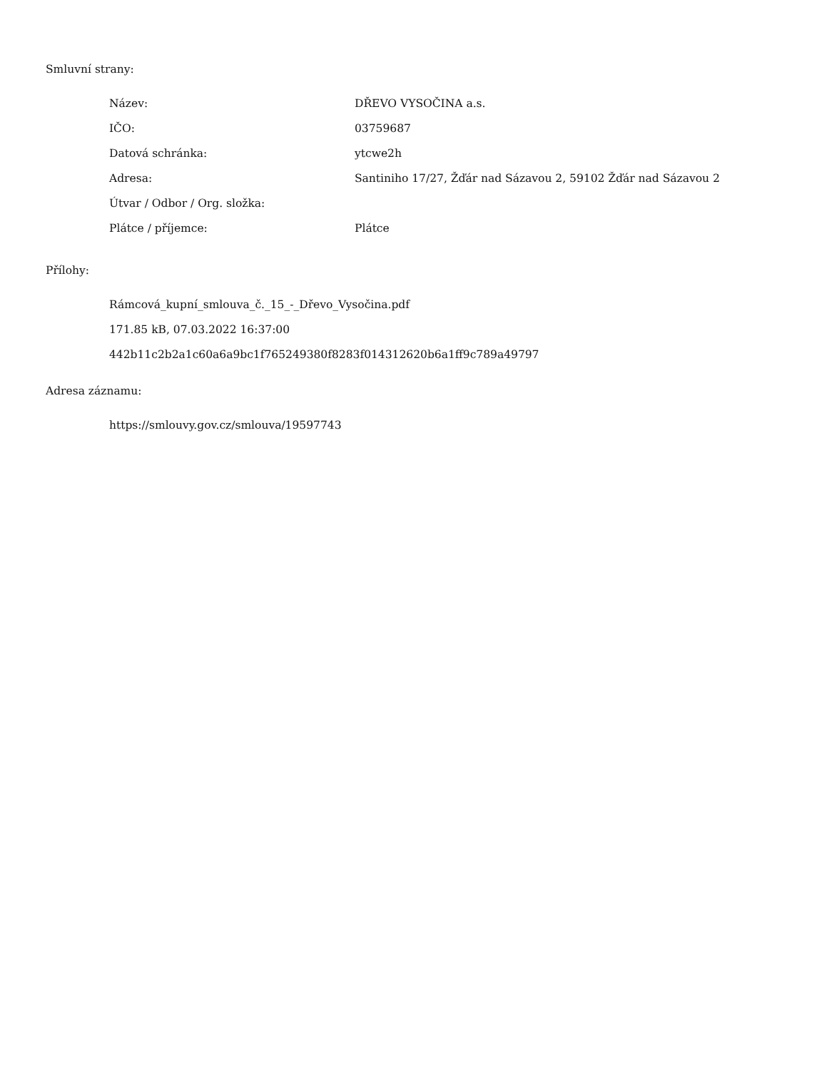Smluvní strany:
| Název: | DŘEVO VYSOČINA a.s. |
| IČO: | 03759687 |
| Datová schránka: | ytcwe2h |
| Adresa: | Santiniho 17/27, Žďár nad Sázavou 2, 59102 Žďár nad Sázavou 2 |
| Útvar / Odbor / Org. složka: | |
| Plátce / příjemce: | Plátce |
Přílohy:
Rámcová_kupní_smlouva_č._15_-_Dřevo_Vysočina.pdf
171.85 kB, 07.03.2022 16:37:00
442b11c2b2a1c60a6a9bc1f765249380f8283f014312620b6a1ff9c789a49797
Adresa záznamu:
https://smlouvy.gov.cz/smlouva/19597743